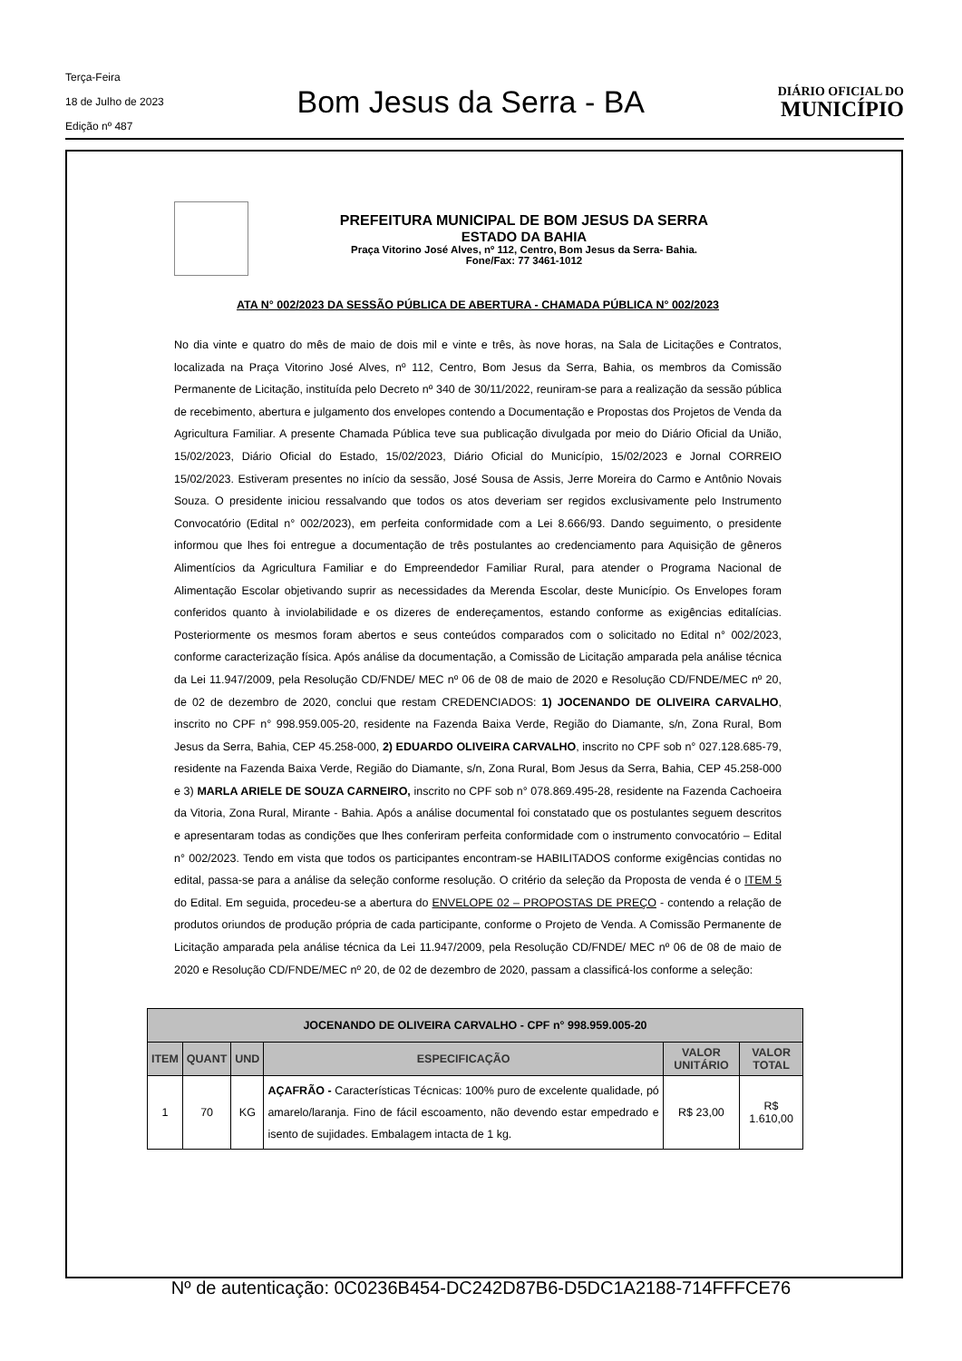Terça-Feira
18 de Julho de 2023
Edição nº 487
Bom Jesus da Serra - BA
DIÁRIO OFICIAL DO
MUNICÍPIO
PREFEITURA MUNICIPAL DE BOM JESUS DA SERRA
ESTADO DA BAHIA
Praça Vitorino José Alves, nº 112, Centro, Bom Jesus da Serra- Bahia.
Fone/Fax: 77 3461-1012
ATA N° 002/2023 DA SESSÃO PÚBLICA DE ABERTURA - CHAMADA PÚBLICA N° 002/2023
No dia vinte e quatro do mês de maio de dois mil e vinte e três, às nove horas, na Sala de Licitações e Contratos, localizada na Praça Vitorino José Alves, nº 112, Centro, Bom Jesus da Serra, Bahia, os membros da Comissão Permanente de Licitação, instituída pelo Decreto nº 340 de 30/11/2022, reuniram-se para a realização da sessão pública de recebimento, abertura e julgamento dos envelopes contendo a Documentação e Propostas dos Projetos de Venda da Agricultura Familiar. A presente Chamada Pública teve sua publicação divulgada por meio do Diário Oficial da União, 15/02/2023, Diário Oficial do Estado, 15/02/2023, Diário Oficial do Município, 15/02/2023 e Jornal CORREIO 15/02/2023. Estiveram presentes no início da sessão, José Sousa de Assis, Jerre Moreira do Carmo e Antônio Novais Souza. O presidente iniciou ressalvando que todos os atos deveriam ser regidos exclusivamente pelo Instrumento Convocatório (Edital n° 002/2023), em perfeita conformidade com a Lei 8.666/93. Dando seguimento, o presidente informou que lhes foi entregue a documentação de três postulantes ao credenciamento para Aquisição de gêneros Alimentícios da Agricultura Familiar e do Empreendedor Familiar Rural, para atender o Programa Nacional de Alimentação Escolar objetivando suprir as necessidades da Merenda Escolar, deste Município. Os Envelopes foram conferidos quanto à inviolabilidade e os dizeres de endereçamentos, estando conforme as exigências editalícias. Posteriormente os mesmos foram abertos e seus conteúdos comparados com o solicitado no Edital n° 002/2023, conforme caracterização física. Após análise da documentação, a Comissão de Licitação amparada pela análise técnica da Lei 11.947/2009, pela Resolução CD/FNDE/ MEC nº 06 de 08 de maio de 2020 e Resolução CD/FNDE/MEC nº 20, de 02 de dezembro de 2020, conclui que restam CREDENCIADOS: 1) JOCENANDO DE OLIVEIRA CARVALHO, inscrito no CPF n° 998.959.005-20, residente na Fazenda Baixa Verde, Região do Diamante, s/n, Zona Rural, Bom Jesus da Serra, Bahia, CEP 45.258-000, 2) EDUARDO OLIVEIRA CARVALHO, inscrito no CPF sob n° 027.128.685-79, residente na Fazenda Baixa Verde, Região do Diamante, s/n, Zona Rural, Bom Jesus da Serra, Bahia, CEP 45.258-000 e 3) MARLA ARIELE DE SOUZA CARNEIRO, inscrito no CPF sob n° 078.869.495-28, residente na Fazenda Cachoeira da Vitoria, Zona Rural, Mirante - Bahia. Após a análise documental foi constatado que os postulantes seguem descritos e apresentaram todas as condições que lhes conferiram perfeita conformidade com o instrumento convocatório – Edital n° 002/2023. Tendo em vista que todos os participantes encontram-se HABILITADOS conforme exigências contidas no edital, passa-se para a análise da seleção conforme resolução. O critério da seleção da Proposta de venda é o ITEM 5 do Edital. Em seguida, procedeu-se a abertura do ENVELOPE 02 – PROPOSTAS DE PREÇO - contendo a relação de produtos oriundos de produção própria de cada participante, conforme o Projeto de Venda. A Comissão Permanente de Licitação amparada pela análise técnica da Lei 11.947/2009, pela Resolução CD/FNDE/ MEC nº 06 de 08 de maio de 2020 e Resolução CD/FNDE/MEC nº 20, de 02 de dezembro de 2020, passam a classificá-los conforme a seleção:
| JOCENANDO DE OLIVEIRA CARVALHO - CPF n° 998.959.005-20 | | | | | |
| --- | --- | --- | --- | --- | --- |
| ITEM | QUANT | UND | ESPECIFICAÇÃO | VALOR UNITÁRIO | VALOR TOTAL |
| 1 | 70 | KG | AÇAFRÃO - Características Técnicas: 100% puro de excelente qualidade, pó amarelo/laranja. Fino de fácil escoamento, não devendo estar empedrado e isento de sujidades. Embalagem intacta de 1 kg. | R$ 23,00 | R$ 1.610,00 |
Nº de autenticação: 0C0236B454-DC242D87B6-D5DC1A2188-714FFFCE76